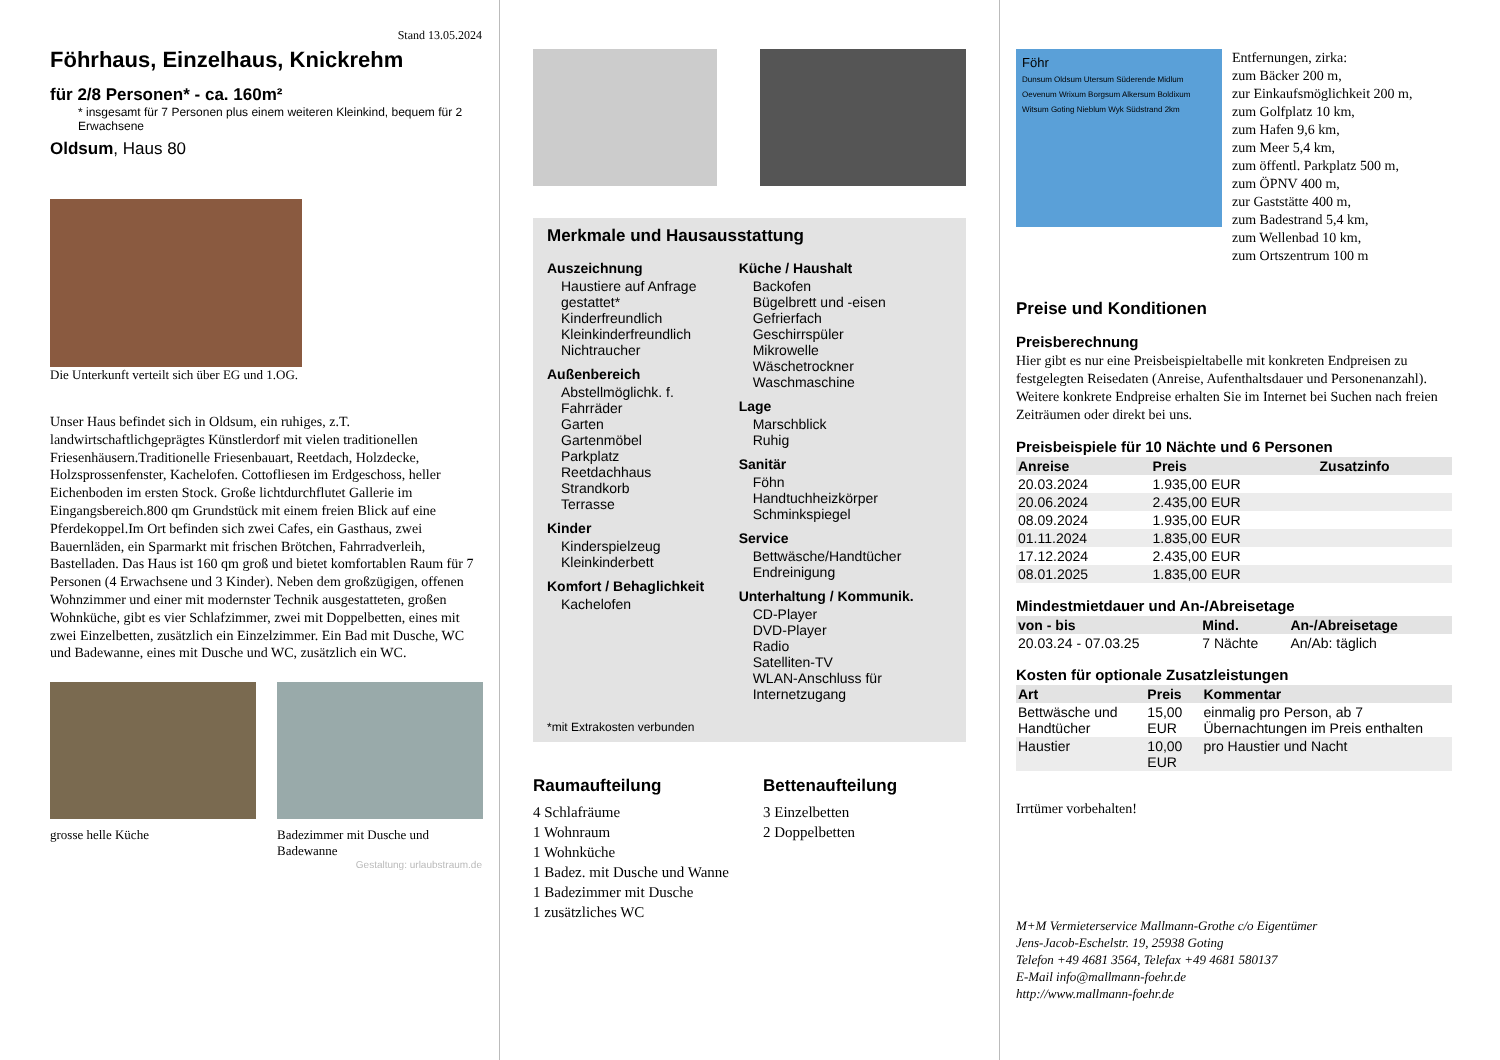Stand 13.05.2024
Föhrhaus, Einzelhaus, Knickrehm
für 2/8 Personen* - ca. 160m²
* insgesamt für 7 Personen plus einem weiteren Kleinkind, bequem für 2 Erwachsene
Oldsum, Haus 80
Die Unterkunft verteilt sich über EG und 1.OG.
Unser Haus befindet sich in Oldsum, ein ruhiges, z.T. landwirtschaftlichgeprägtes Künstlerdorf mit vielen traditionellen Friesenhäusern.Traditionelle Friesenbauart, Reetdach, Holzdecke, Holzsprossenfenster, Kachelofen. Cottofliesen im Erdgeschoss, heller Eichenboden im ersten Stock. Große lichtdurchflutet Gallerie im Eingangsbereich.800 qm Grundstück mit einem freien Blick auf eine Pferdekoppel.Im Ort befinden sich zwei Cafes, ein Gasthaus, zwei Bauernläden, ein Sparmarkt mit frischen Brötchen, Fahrradverleih, Bastelladen. Das Haus ist 160 qm groß und bietet komfortablen Raum für 7 Personen (4 Erwachsene und 3 Kinder). Neben dem großzügigen, offenen Wohnzimmer und einer mit modernster Technik ausgestatteten, großen Wohnküche, gibt es vier Schlafzimmer, zwei mit Doppelbetten, eines mit zwei Einzelbetten, zusätzlich ein Einzelzimmer. Ein Bad mit Dusche, WC und Badewanne, eines mit Dusche und WC, zusätzlich ein WC.
grosse helle Küche Badezimmer mit Dusche und Badewanne
Gestaltung: urlaubstraum.de
Merkmale und Hausausstattung
Auszeichnung
Haustiere auf Anfrage gestattet*
Kinderfreundlich
Kleinkinderfreundlich
Nichtraucher
Außenbereich
Abstellmöglichk. f. Fahrräder
Garten
Gartenmöbel
Parkplatz
Reetdachhaus
Strandkorb
Terrasse
Kinder
Kinderspielzeug
Kleinkinderbett
Komfort / Behaglichkeit
Kachelofen
Küche / Haushalt
Backofen
Bügelbrett und -eisen
Gefrierfach
Geschirrspüler
Mikrowelle
Wäschetrockner
Waschmaschine
Lage
Marschblick
Ruhig
Sanitär
Föhn
Handtuchheizkörper
Schminkspiegel
Service
Bettwäsche/Handtücher
Endreinigung
Unterhaltung / Kommunik.
CD-Player
DVD-Player
Radio
Satelliten-TV
WLAN-Anschluss für Internetzugang
*mit Extrakosten verbunden
Raumaufteilung
4 Schlafräume
1 Wohnraum
1 Wohnküche
1 Badez. mit Dusche und Wanne
1 Badezimmer mit Dusche
1 zusätzliches WC
Bettenaufteilung
3 Einzelbetten
2 Doppelbetten
Föhr
Dunsum Oldsum Utersum Süderende Midlum Oevenum Wrixum Borgsum Alkersum Boldixum Witsum Goting Nieblum Wyk Südstrand 2km
Entfernungen, zirka:
zum Bäcker 200 m,
zur Einkaufsmöglichkeit 200 m,
zum Golfplatz 10 km,
zum Hafen 9,6 km,
zum Meer 5,4 km,
zum öffentl. Parkplatz 500 m,
zum ÖPNV 400 m,
zur Gaststätte 400 m,
zum Badestrand 5,4 km,
zum Wellenbad 10 km,
zum Ortszentrum 100 m
Preise und Konditionen
Preisberechnung
Hier gibt es nur eine Preisbeispieltabelle mit konkreten Endpreisen zu festgelegten Reisedaten (Anreise, Aufenthaltsdauer und Personenanzahl). Weitere konkrete Endpreise erhalten Sie im Internet bei Suchen nach freien Zeiträumen oder direkt bei uns.
Preisbeispiele für 10 Nächte und 6 Personen
| Anreise | Preis | Zusatzinfo |
| --- | --- | --- |
| 20.03.2024 | 1.935,00 EUR | |
| 20.06.2024 | 2.435,00 EUR | |
| 08.09.2024 | 1.935,00 EUR | |
| 01.11.2024 | 1.835,00 EUR | |
| 17.12.2024 | 2.435,00 EUR | |
| 08.01.2025 | 1.835,00 EUR | |
Mindestmietdauer und An-/Abreisetage
| von - bis | Mind. | An-/Abreisetage |
| --- | --- | --- |
| 20.03.24 - 07.03.25 | 7 Nächte | An/Ab: täglich |
Kosten für optionale Zusatzleistungen
| Art | Preis | Kommentar |
| --- | --- | --- |
| Bettwäsche und Handtücher | 15,00 EUR | einmalig pro Person, ab 7 Übernachtungen im Preis enthalten |
| Haustier | 10,00 EUR | pro Haustier und Nacht |
Irrtümer vorbehalten!
M+M Vermieterservice Mallmann-Grothe c/o Eigentümer
Jens-Jacob-Eschelstr. 19, 25938 Goting
Telefon +49 4681 3564, Telefax +49 4681 580137
E-Mail info@mallmann-foehr.de
http://www.mallmann-foehr.de